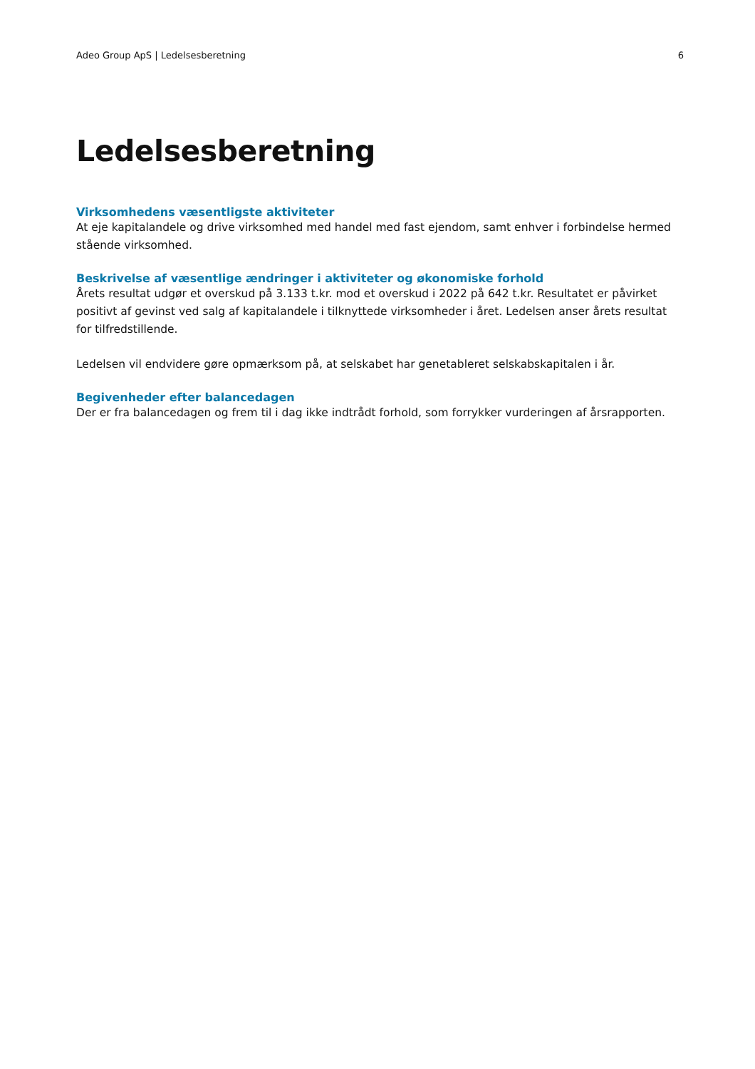Adeo Group ApS | Ledelsesberetning 6
Ledelsesberetning
Virksomhedens væsentligste aktiviteter
At eje kapitalandele og drive virksomhed med handel med fast ejendom, samt enhver i forbindelse hermed stående virksomhed.
Beskrivelse af væsentlige ændringer i aktiviteter og økonomiske forhold
Årets resultat udgør et overskud på 3.133 t.kr. mod et overskud i 2022 på 642 t.kr. Resultatet er påvirket positivt af gevinst ved salg af kapitalandele i tilknyttede virksomheder i året. Ledelsen anser årets resultat for tilfredstillende.
Ledelsen vil endvidere gøre opmærksom på, at selskabet har genetableret selskabskapitalen i år.
Begivenheder efter balancedagen
Der er fra balancedagen og frem til i dag ikke indtrådt forhold, som forrykker vurderingen af årsrapporten.